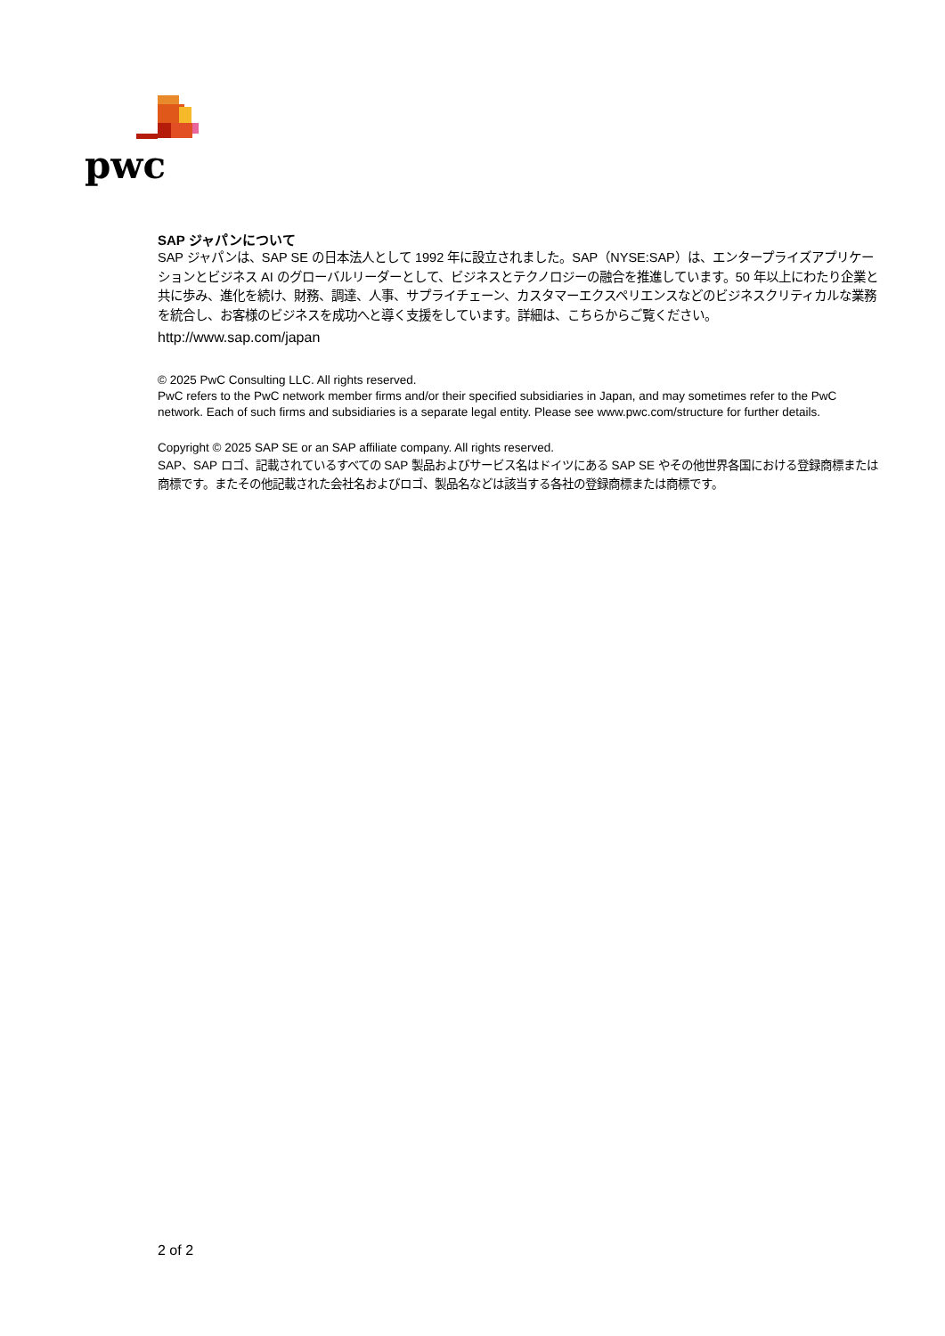pwc
SAP ジャパンについて
SAP ジャパンは、SAP SE の日本法人として 1992 年に設立されました。SAP（NYSE:SAP）は、エンタープライズアプリケーションとビジネス AI のグローバルリーダーとして、ビジネスとテクノロジーの融合を推進しています。50 年以上にわたり企業と共に歩み、進化を続け、財務、調達、人事、サプライチェーン、カスタマーエクスペリエンスなどのビジネスクリティカルな業務を統合し、お客様のビジネスを成功へと導く支援をしています。詳細は、こちらからご覧ください。
http://www.sap.com/japan
© 2025 PwC Consulting LLC. All rights reserved.
PwC refers to the PwC network member firms and/or their specified subsidiaries in Japan, and may sometimes refer to the PwC network. Each of such firms and subsidiaries is a separate legal entity. Please see www.pwc.com/structure for further details.
Copyright © 2025 SAP SE or an SAP affiliate company. All rights reserved.
SAP、SAP ロゴ、記載されているすべての SAP 製品およびサービス名はドイツにある SAP SE やその他世界各国における登録商標または商標です。またその他記載された会社名およびロゴ、製品名などは該当する各社の登録商標または商標です。
2 of 2